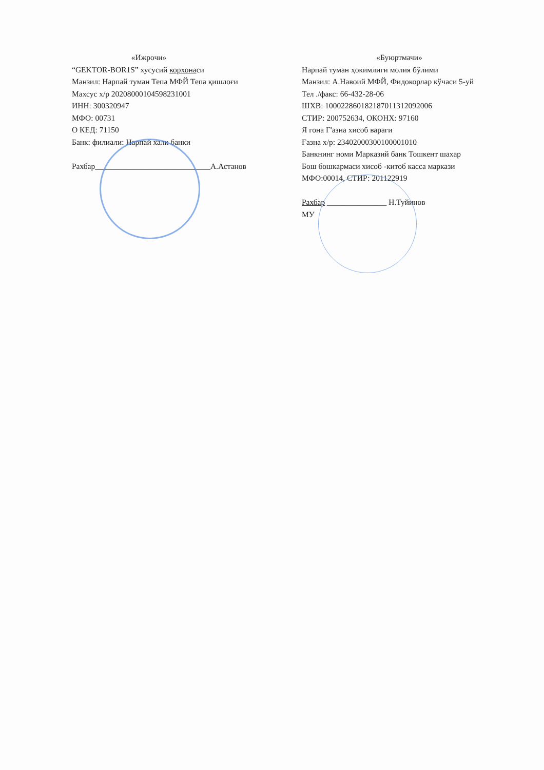«Ижрочи»
“GEKTOR-BOR1S” хусусий корхонаси
Манзил: Нарпай туман Тепа МФЙ Тепа қишлоғи
Махсус х/р 20208000104598231001
ИНН: 300320947
МФО: 00731
О КЕД: 71150
Банк: филиали: Нарпай халк банки
Рахбар_____________________________А.Астанов
«Буюртмачи»
Нарпай туман ҳокимлиги молия бўлими
Манзил: А.Навоий МФЙ, Фидокорлар кўчаси 5-уй
Тел ./факс: 66-432-28-06
ШХВ: 100022860182187011312092006
СТИР: 200752634, ОКОНХ: 97160
Я гона Г'азна хисоб вараги
Ғазна х/р: 23402000300100001010
Банкнинг номи Марказий банк Тошкент шахар
Бош бошкармаси хисоб -китоб касса маркази
МФО:00014, СТИР: 201122919
Рахбар _______________ Н.Туйинов
МУ